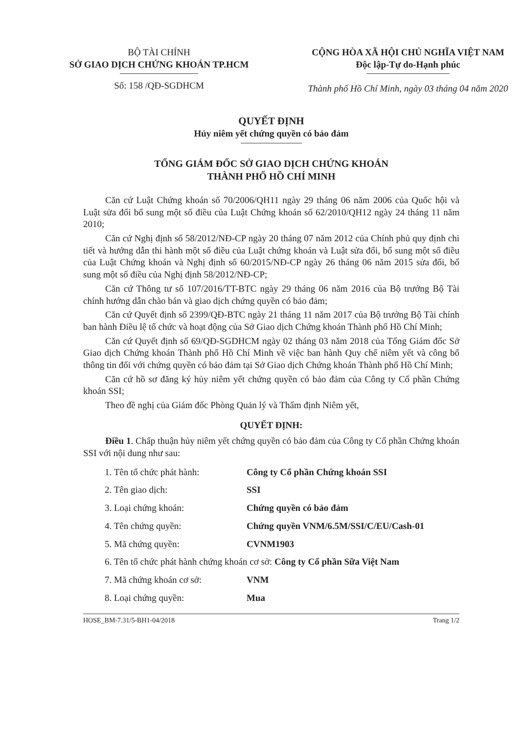BỘ TÀI CHÍNH
SỞ GIAO DỊCH CHỨNG KHOÁN TP.HCM
Số: 158 /QĐ-SGDHCM
CỘNG HÒA XÃ HỘI CHỦ NGHĨA VIỆT NAM
Độc lập-Tự do-Hạnh phúc
Thành phố Hồ Chí Minh, ngày 03 tháng 04 năm 2020
QUYẾT ĐỊNH
Hủy niêm yết chứng quyền có bảo đảm
TỔNG GIÁM ĐỐC SỞ GIAO DỊCH CHỨNG KHOÁN
THÀNH PHỐ HỒ CHÍ MINH
Căn cứ Luật Chứng khoán số 70/2006/QH11 ngày 29 tháng 06 năm 2006 của Quốc hội và Luật sửa đổi bổ sung một số điều của Luật Chứng khoán số 62/2010/QH12 ngày 24 tháng 11 năm 2010;
Căn cứ Nghị định số 58/2012/NĐ-CP ngày 20 tháng 07 năm 2012 của Chính phủ quy định chi tiết và hướng dẫn thi hành một số điều của Luật chứng khoán và Luật sửa đổi, bổ sung một số điều của Luật Chứng khoán và Nghị định số 60/2015/NĐ-CP ngày 26 tháng 06 năm 2015 sửa đổi, bổ sung một số điều của Nghị định 58/2012/NĐ-CP;
Căn cứ Thông tư số 107/2016/TT-BTC ngày 29 tháng 06 năm 2016 của Bộ trưởng Bộ Tài chính hướng dẫn chào bán và giao dịch chứng quyền có bảo đảm;
Căn cứ Quyết định số 2399/QĐ-BTC ngày 21 tháng 11 năm 2017 của Bộ trưởng Bộ Tài chính ban hành Điều lệ tổ chức và hoạt động của Sở Giao dịch Chứng khoán Thành phố Hồ Chí Minh;
Căn cứ Quyết định số 69/QĐ-SGDHCM ngày 02 tháng 03 năm 2018 của Tổng Giám đốc Sở Giao dịch Chứng khoán Thành phố Hồ Chí Minh về việc ban hành Quy chế niêm yết và công bố thông tin đối với chứng quyền có bảo đảm tại Sở Giao dịch Chứng khoán Thành phố Hồ Chí Minh;
Căn cứ hồ sơ đăng ký hủy niêm yết chứng quyền có bảo đảm của Công ty Cổ phần Chứng khoán SSI;
Theo đề nghị của Giám đốc Phòng Quản lý và Thẩm định Niêm yết,
QUYẾT ĐỊNH:
Điều 1. Chấp thuận hủy niêm yết chứng quyền có bảo đảm của Công ty Cổ phần Chứng khoán SSI với nội dung như sau:
1. Tên tổ chức phát hành: Công ty Cổ phần Chứng khoán SSI
2. Tên giao dịch: SSI
3. Loại chứng khoán: Chứng quyền có bảo đảm
4. Tên chứng quyền: Chứng quyền VNM/6.5M/SSI/C/EU/Cash-01
5. Mã chứng quyền: CVNM1903
6. Tên tổ chức phát hành chứng khoán cơ sở: Công ty Cổ phần Sữa Việt Nam
7. Mã chứng khoán cơ sở: VNM
8. Loại chứng quyền: Mua
HOSE_BM-7.31/5-BH1-04/2018 Trang 1/2